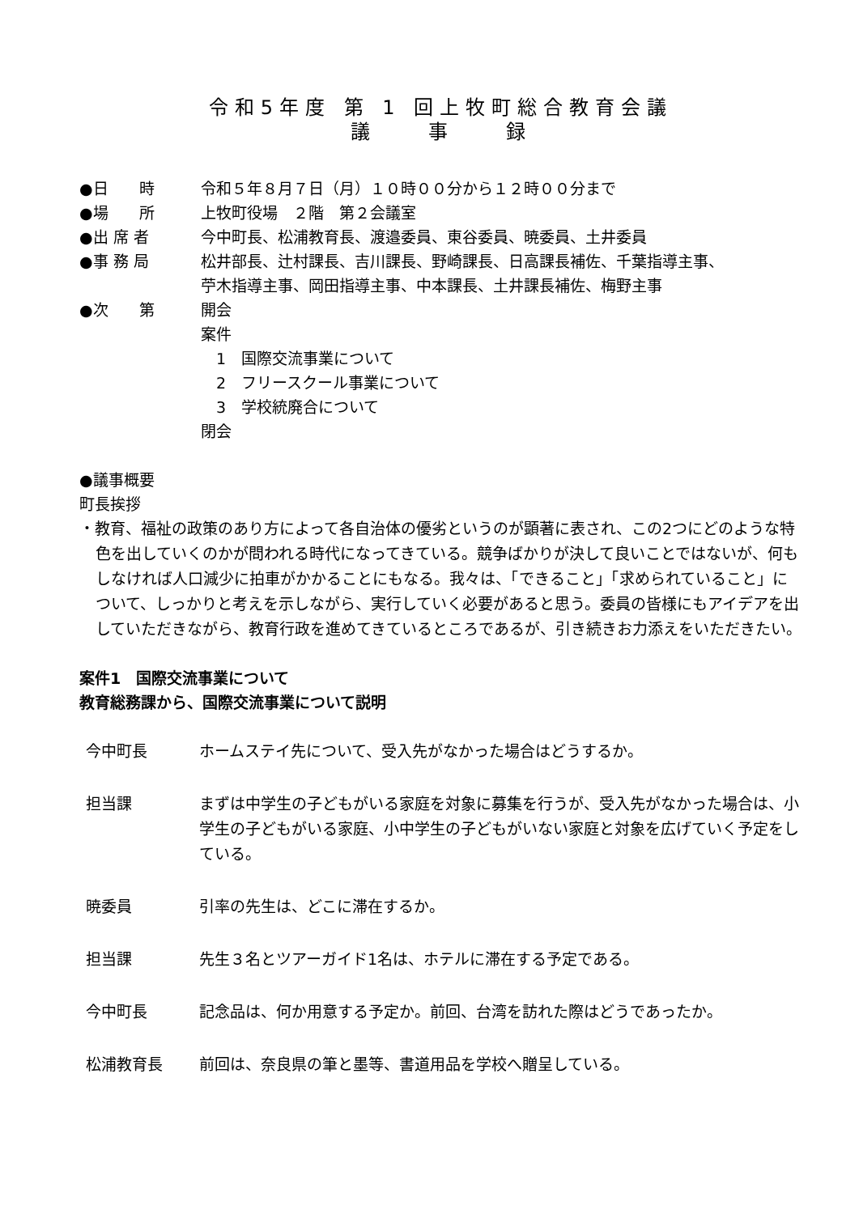令和5年度 第 1 回上牧町総合教育会議
議　　事　　録
●日　　時 令和５年８月７日（月）１０時００分から１２時００分まで
●場　　所 上牧町役場　２階　第２会議室
●出 席 者 今中町長、松浦教育長、渡邉委員、東谷委員、暁委員、土井委員
●事 務 局 松井部長、辻村課長、吉川課長、野崎課長、日高課長補佐、千葉指導主事、
苧木指導主事、岡田指導主事、中本課長、土井課長補佐、梅野主事
●次　　第 開会
案件
　1　国際交流事業について
　2　フリースクール事業について
　3　学校統廃合について
閉会
●議事概要
町長挨拶
・教育、福祉の政策のあり方によって各自治体の優劣というのが顕著に表され、この2つにどのような特色を出していくのかが問われる時代になってきている。競争ばかりが決して良いことではないが、何もしなければ人口減少に拍車がかかることにもなる。我々は、「できること」「求められていること」について、しっかりと考えを示しながら、実行していく必要があると思う。委員の皆様にもアイデアを出していただきながら、教育行政を進めてきているところであるが、引き続きお力添えをいただきたい。
案件1　国際交流事業について
教育総務課から、国際交流事業について説明
今中町長 ホームステイ先について、受入先がなかった場合はどうするか。
担当課 まずは中学生の子どもがいる家庭を対象に募集を行うが、受入先がなかった場合は、小学生の子どもがいる家庭、小中学生の子どもがいない家庭と対象を広げていく予定をしている。
暁委員 引率の先生は、どこに滞在するか。
担当課 先生３名とツアーガイド1名は、ホテルに滞在する予定である。
今中町長 記念品は、何か用意する予定か。前回、台湾を訪れた際はどうであったか。
松浦教育長 前回は、奈良県の筆と墨等、書道用品を学校へ贈呈している。